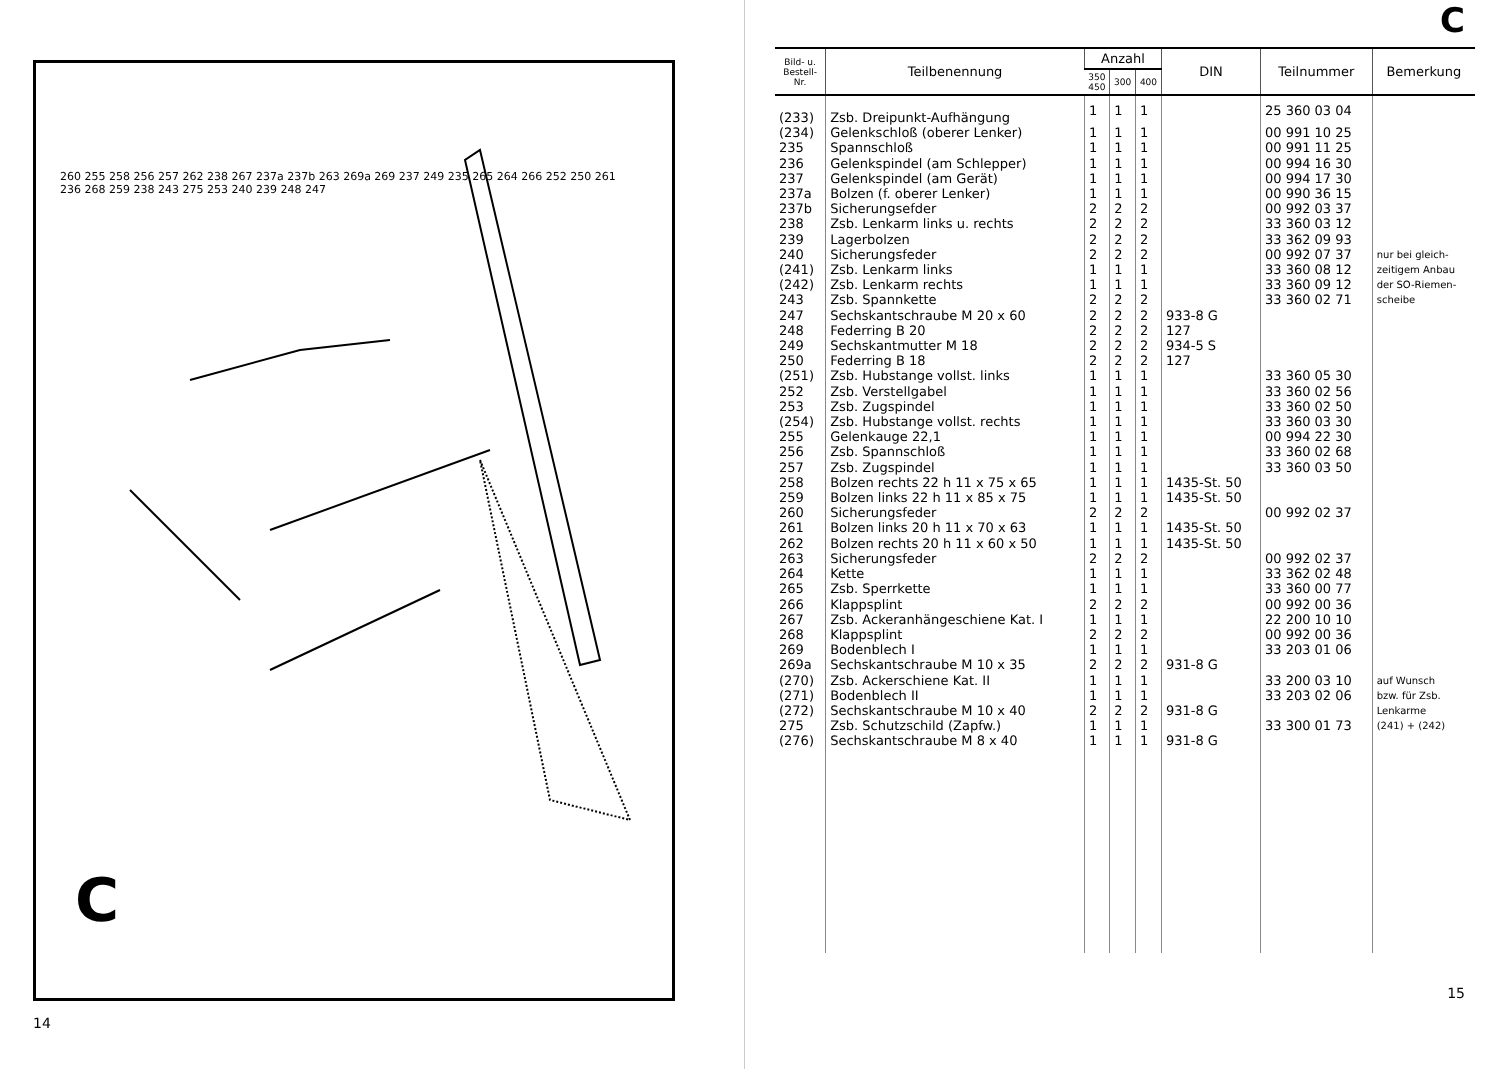260 255 258 256 257 262 238 267 237a 237b 263 269a 269 237 249 235 265 264 266 252 250 261 236 268 259 238 243 275 253 240 239 248 247
C
14
C
| Bild- u. Bestell- Nr. | Teilbenennung | Anzahl | | | DIN | Teilnummer | Bemerkung |
| --- | --- | --- | --- | --- | --- | --- | --- |
| | | 350 450 | 300 | 400 | | | |
| (233) | Zsb. Dreipunkt-Aufhängung | 1 | 1 | 1 | | 25 360 03 04 | |
| (234) | Gelenkschloß (oberer Lenker) | 1 | 1 | 1 | | 00 991 10 25 | |
| 235 | Spannschloß | 1 | 1 | 1 | | 00 991 11 25 | |
| 236 | Gelenkspindel (am Schlepper) | 1 | 1 | 1 | | 00 994 16 30 | |
| 237 | Gelenkspindel (am Gerät) | 1 | 1 | 1 | | 00 994 17 30 | |
| 237a | Bolzen (f. oberer Lenker) | 1 | 1 | 1 | | 00 990 36 15 | |
| 237b | Sicherungsefder | 2 | 2 | 2 | | 00 992 03 37 | |
| 238 | Zsb. Lenkarm links u. rechts | 2 | 2 | 2 | | 33 360 03 12 | |
| 239 | Lagerbolzen | 2 | 2 | 2 | | 33 362 09 93 | |
| 240 | Sicherungsfeder | 2 | 2 | 2 | | 00 992 07 37 | nur bei gleich- |
| (241) | Zsb. Lenkarm links | 1 | 1 | 1 | | 33 360 08 12 | zeitigem Anbau |
| (242) | Zsb. Lenkarm rechts | 1 | 1 | 1 | | 33 360 09 12 | der SO-Riemen- |
| 243 | Zsb. Spannkette | 2 | 2 | 2 | | 33 360 02 71 | scheibe |
| 247 | Sechskantschraube M 20 x 60 | 2 | 2 | 2 | 933-8 G | | |
| 248 | Federring B 20 | 2 | 2 | 2 | 127 | | |
| 249 | Sechskantmutter M 18 | 2 | 2 | 2 | 934-5 S | | |
| 250 | Federring B 18 | 2 | 2 | 2 | 127 | | |
| (251) | Zsb. Hubstange vollst. links | 1 | 1 | 1 | | 33 360 05 30 | |
| 252 | Zsb. Verstellgabel | 1 | 1 | 1 | | 33 360 02 56 | |
| 253 | Zsb. Zugspindel | 1 | 1 | 1 | | 33 360 02 50 | |
| (254) | Zsb. Hubstange vollst. rechts | 1 | 1 | 1 | | 33 360 03 30 | |
| 255 | Gelenkauge 22,1 | 1 | 1 | 1 | | 00 994 22 30 | |
| 256 | Zsb. Spannschloß | 1 | 1 | 1 | | 33 360 02 68 | |
| 257 | Zsb. Zugspindel | 1 | 1 | 1 | | 33 360 03 50 | |
| 258 | Bolzen rechts 22 h 11 x 75 x 65 | 1 | 1 | 1 | 1435-St. 50 | | |
| 259 | Bolzen links 22 h 11 x 85 x 75 | 1 | 1 | 1 | 1435-St. 50 | | |
| 260 | Sicherungsfeder | 2 | 2 | 2 | | 00 992 02 37 | |
| 261 | Bolzen links 20 h 11 x 70 x 63 | 1 | 1 | 1 | 1435-St. 50 | | |
| 262 | Bolzen rechts 20 h 11 x 60 x 50 | 1 | 1 | 1 | 1435-St. 50 | | |
| 263 | Sicherungsfeder | 2 | 2 | 2 | | 00 992 02 37 | |
| 264 | Kette | 1 | 1 | 1 | | 33 362 02 48 | |
| 265 | Zsb. Sperrkette | 1 | 1 | 1 | | 33 360 00 77 | |
| 266 | Klappsplint | 2 | 2 | 2 | | 00 992 00 36 | |
| 267 | Zsb. Ackeranhängeschiene Kat. I | 1 | 1 | 1 | | 22 200 10 10 | |
| 268 | Klappsplint | 2 | 2 | 2 | | 00 992 00 36 | |
| 269 | Bodenblech I | 1 | 1 | 1 | | 33 203 01 06 | |
| 269a | Sechskantschraube M 10 x 35 | 2 | 2 | 2 | 931-8 G | | |
| (270) | Zsb. Ackerschiene Kat. II | 1 | 1 | 1 | | 33 200 03 10 | auf Wunsch |
| (271) | Bodenblech II | 1 | 1 | 1 | | 33 203 02 06 | bzw. für Zsb. |
| (272) | Sechskantschraube M 10 x 40 | 2 | 2 | 2 | 931-8 G | | Lenkarme |
| 275 | Zsb. Schutzschild (Zapfw.) | 1 | 1 | 1 | | 33 300 01 73 | (241) + (242) |
| (276) | Sechskantschraube M 8 x 40 | 1 | 1 | 1 | 931-8 G | | |
15